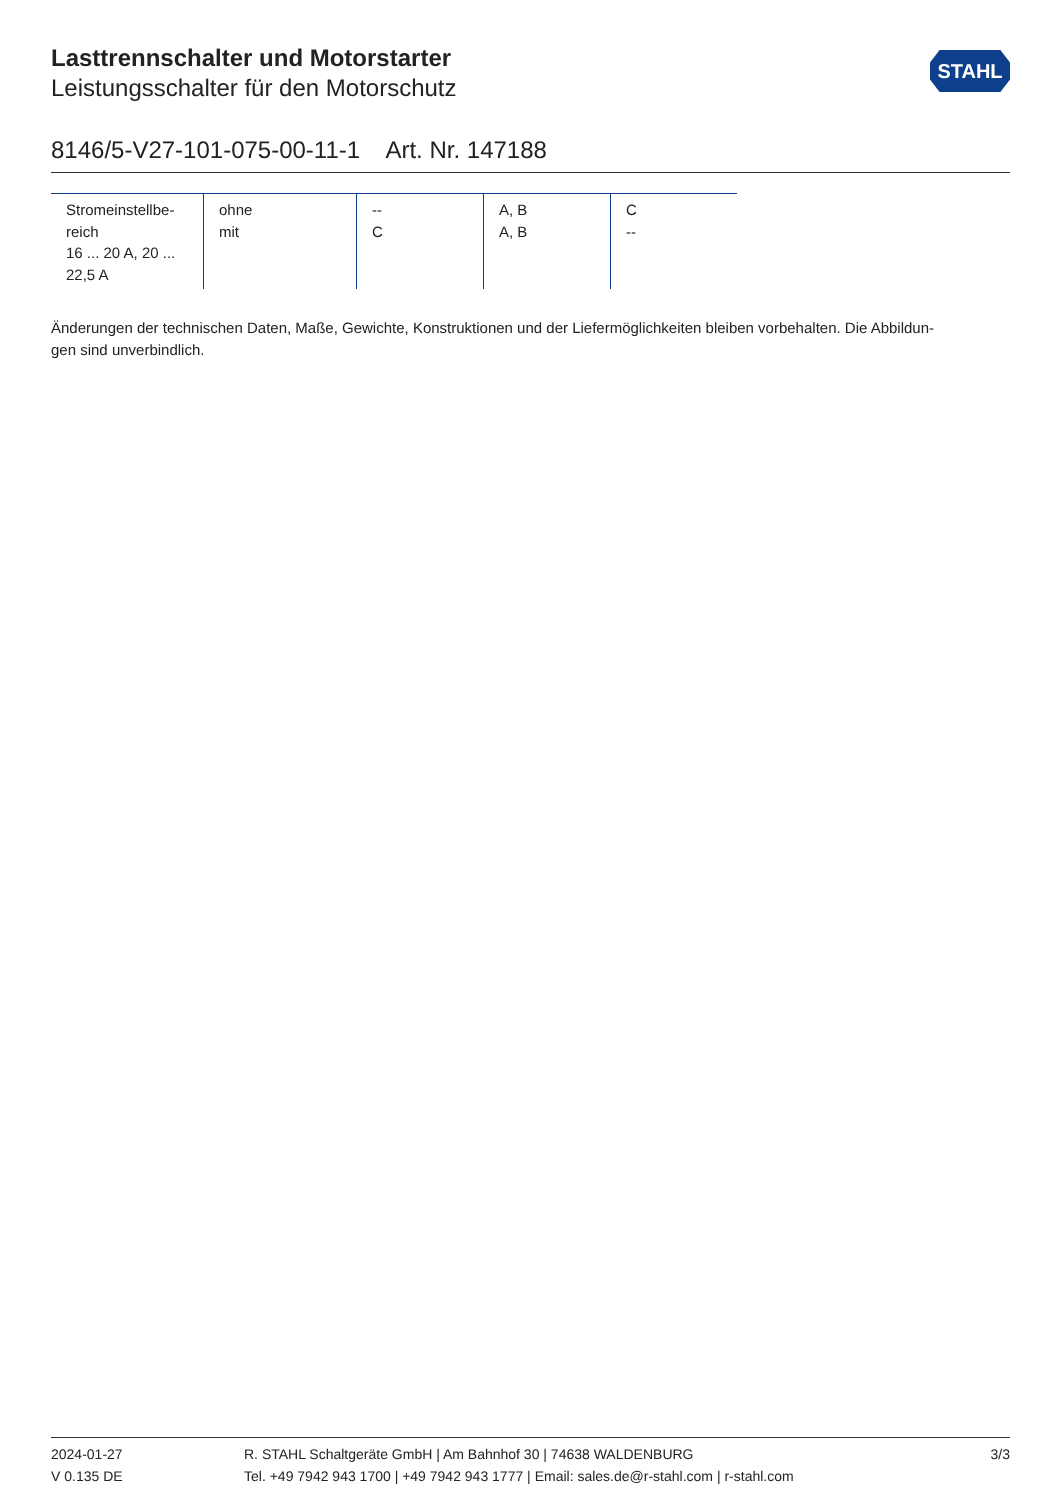STAHL
Lasttrennschalter und Motorstarter
Leistungsschalter für den Motorschutz
8146/5-V27-101-075-00-11-1 Art. Nr. 147188
| Stromeinstellbe- reich 16 ... 20 A, 20 ... 22,5 A | ohne mit | -- C | A, B A, B | C -- |
Änderungen der technischen Daten, Maße, Gewichte, Konstruktionen und der Liefermöglichkeiten bleiben vorbehalten. Die Abbildun-
gen sind unverbindlich.
2024-01-27
V 0.135 DE
R. STAHL Schaltgeräte GmbH | Am Bahnhof 30 | 74638 WALDENBURG
Tel. +49 7942 943 1700 | +49 7942 943 1777 | Email: sales.de@r-stahl.com | r-stahl.com
3/3